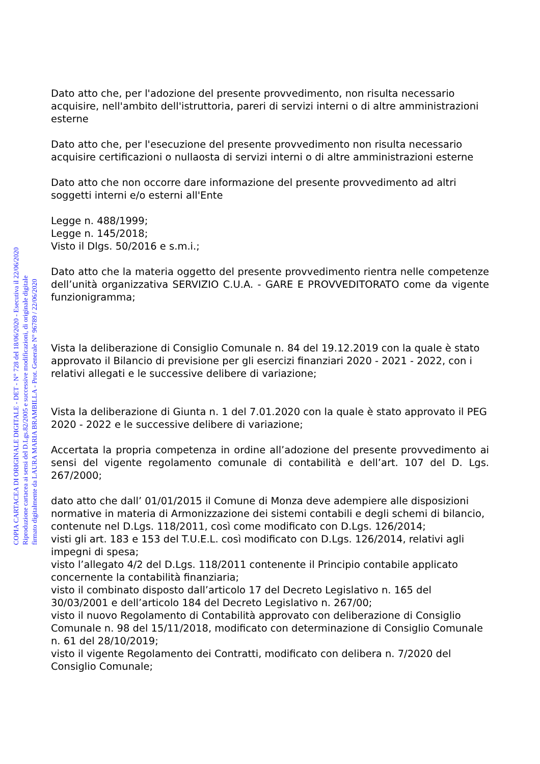COPIA CARTACEA DI ORIGINALE DIGITALE - DET - N° 728 del 18/06/2020 - Esecutiva il 22/06/2020
Riproduzione cartacea ai sensi del D.Lgs.82/2005 e successive modificazioni, di originale digitale
firmato digitalmente da LAURA MARIA BRAMBILLA - Prot. Generale N° 96789 / 22/06/2020
Dato atto che, per l'adozione del presente provvedimento, non risulta necessario acquisire, nell'ambito dell'istruttoria, pareri di servizi interni o di altre amministrazioni esterne
Dato atto che, per l'esecuzione del presente provvedimento non risulta necessario acquisire certificazioni o nullaosta di servizi interni o di altre amministrazioni esterne
Dato atto che non occorre dare informazione del presente provvedimento ad altri soggetti interni e/o esterni all'Ente
Legge n. 488/1999;
Legge n. 145/2018;
Visto il Dlgs. 50/2016 e s.m.i.;
Dato atto che la materia oggetto del presente provvedimento rientra nelle competenze dell’unità organizzativa SERVIZIO C.U.A. - GARE E PROVVEDITORATO come da vigente funzionigramma;
Vista la deliberazione di Consiglio Comunale n. 84 del 19.12.2019 con la quale è stato approvato il Bilancio di previsione per gli esercizi finanziari 2020 - 2021 - 2022, con i relativi allegati e le successive delibere di variazione;
Vista la deliberazione di Giunta n. 1 del 7.01.2020 con la quale è stato approvato il PEG 2020 - 2022 e le successive delibere di variazione;
Accertata la propria competenza in ordine all’adozione del presente provvedimento ai sensi del vigente regolamento comunale di contabilità e dell’art. 107 del D. Lgs. 267/2000;
dato atto che dall’ 01/01/2015 il Comune di Monza deve adempiere alle disposizioni normative in materia di Armonizzazione dei sistemi contabili e degli schemi di bilancio, contenute nel D.Lgs. 118/2011, così come modificato con D.Lgs. 126/2014;
visti gli art. 183 e 153 del T.U.E.L. così modificato con D.Lgs. 126/2014, relativi agli impegni di spesa;
visto l’allegato 4/2 del D.Lgs. 118/2011 contenente il Principio contabile applicato concernente la contabilità finanziaria;
visto il combinato disposto dall’articolo 17 del Decreto Legislativo n. 165 del 30/03/2001 e dell’articolo 184 del Decreto Legislativo n. 267/00;
visto il nuovo Regolamento di Contabilità approvato con deliberazione di Consiglio Comunale n. 98 del 15/11/2018, modificato con determinazione di Consiglio Comunale n. 61 del 28/10/2019;
visto il vigente Regolamento dei Contratti, modificato con delibera n. 7/2020 del Consiglio Comunale;